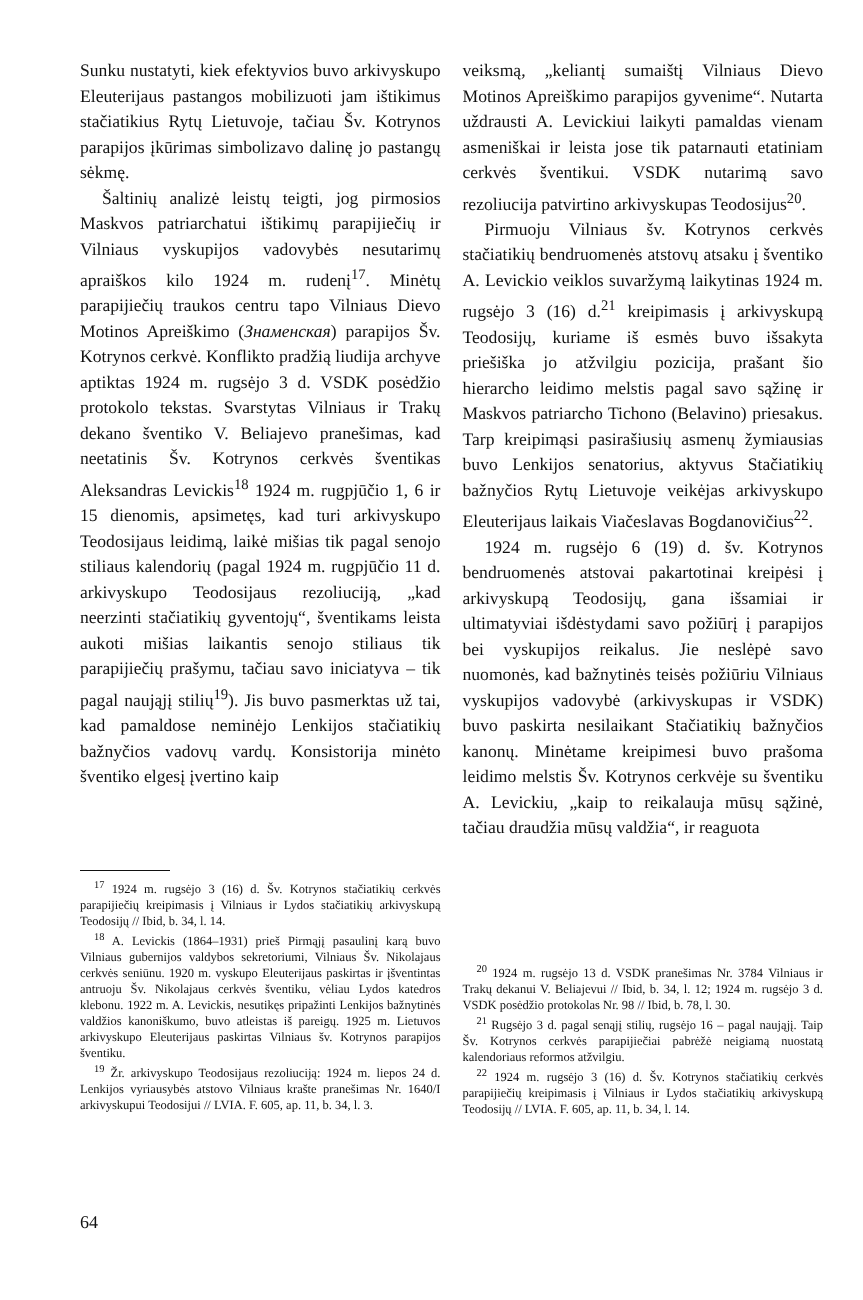Sunku nustatyti, kiek efektyvios buvo arkivyskupo Eleuterijaus pastangos mobilizuoti jam ištikimus stačiatikius Rytų Lietuvoje, tačiau Šv. Kotrynos parapijos įkūrimas simbolizavo dalinę jo pastangų sėkmę.
Šaltinių analizė leistų teigti, jog pirmosios Maskvos patriarchatui ištikimų parapijiečių ir Vilniaus vyskupijos vadovybės nesutarimų apraiškos kilo 1924 m. rudenį<sup>17</sup>. Minėtų parapijiečių traukos centru tapo Vilniaus Dievo Motinos Apreiškimo (Знаменская) parapijos Šv. Kotrynos cerkvė. Konflikto pradžią liudija archyve aptiktas 1924 m. rugsėjo 3 d. VSDK posėdžio protokolo tekstas. Svarstytas Vilniaus ir Trakų dekano šventiko V. Beliajevo pranešimas, kad neetatinis Šv. Kotrynos cerkvės šventikas Aleksandras Levickis<sup>18</sup> 1924 m. rugpjūčio 1, 6 ir 15 dienomis, apsimetęs, kad turi arkivyskupo Teodosijaus leidimą, laikė mišias tik pagal senojo stiliaus kalendorių (pagal 1924 m. rugpjūčio 11 d. arkivyskupo Teodosijaus rezoliuciją, „kad neerzinti stačiatikių gyventojų“, šventikams leista aukoti mišias laikantis senojo stiliaus tik parapijiečių prašymu, tačiau savo iniciatyva – tik pagal naująjį stilių<sup>19</sup>). Jis buvo pasmerktas už tai, kad pamaldose neminėjo Lenkijos stačiatikių bažnyčios vadovų vardų. Konsistorija minėto šventiko elgesį įvertino kaip
<sup>17</sup> 1924 m. rugsėjo 3 (16) d. Šv. Kotrynos stačiatikių cerkvės parapijiečių kreipimasis į Vilniaus ir Lydos stačiatikių arkivyskupą Teodosijų // Ibid, b. 34, l. 14.
<sup>18</sup> A. Levickis (1864–1931) prieš Pirmąjį pasaulinį karą buvo Vilniaus gubernijos valdybos sekretoriumi, Vilniaus Šv. Nikolajaus cerkvės seniūnu. 1920 m. vyskupo Eleuterijaus paskirtas ir įšventintas antruoju Šv. Nikolajaus cerkvės šventiku, vėliau Lydos katedros klebonu. 1922 m. A. Levickis, nesutikęs pripažinti Lenkijos bažnytinės valdžios kanoniškumo, buvo atleistas iš pareigų. 1925 m. Lietuvos arkivyskupo Eleuterijaus paskirtas Vilniaus šv. Kotrynos parapijos šventiku.
<sup>19</sup> Žr. arkivyskupo Teodosijaus rezoliuciją: 1924 m. liepos 24 d. Lenkijos vyriausybės atstovo Vilniaus krašte pranešimas Nr. 1640/I arkivyskupui Teodosijui // LVIA. F. 605, ap. 11, b. 34, l. 3.
veiksmą, „keliantį sumaištį Vilniaus Dievo Motinos Apreiškimo parapijos gyvenime“. Nutarta uždrausti A. Levickiui laikyti pamaldas vienam asmeniškai ir leista jose tik patarnauti etatiniam cerkvės šventikui. VSDK nutarimą savo rezoliucija patvirtino arkivyskupas Teodosijus<sup>20</sup>.
Pirmuoju Vilniaus šv. Kotrynos cerkvės stačiatikių bendruomenės atstovų atsaku į šventiko A. Levickio veiklos suvaržymą laikytinas 1924 m. rugsėjo 3 (16) d.<sup>21</sup> kreipimasis į arkivyskupą Teodosijų, kuriame iš esmės buvo išsakyta priešiška jo atžvilgiu pozicija, prašant šio hierarcho leidimo melstis pagal savo sąžinę ir Maskvos patriarcho Tichono (Belavino) priesakus. Tarp kreipimąsi pasirašiusių asmenų žymiausias buvo Lenkijos senatorius, aktyvus Stačiatikių bažnyčios Rytų Lietuvoje veikėjas arkivyskupo Eleuterijaus laikais Viačeslavas Bogdanovičius<sup>22</sup>.
1924 m. rugsėjo 6 (19) d. šv. Kotrynos bendruomenės atstovai pakartotinai kreipėsi į arkivyskupą Teodosijų, gana išsamiai ir ultimatyviai išdėstydami savo požiūrį į parapijos bei vyskupijos reikalus. Jie neslėpė savo nuomonės, kad bažnytinės teisės požiūriu Vilniaus vyskupijos vadovybė (arkivyskupas ir VSDK) buvo paskirta nesilaikant Stačiatikių bažnyčios kanonų. Minėtame kreipimesi buvo prašoma leidimo melstis Šv. Kotrynos cerkvėje su šventiku A. Levickiu, „kaip to reikalauja mūsų sąžinė, tačiau draudžia mūsų valdžia“, ir reaguota
<sup>20</sup> 1924 m. rugsėjo 13 d. VSDK pranešimas Nr. 3784 Vilniaus ir Trakų dekanui V. Beliajevui // Ibid, b. 34, l. 12; 1924 m. rugsėjo 3 d. VSDK posėdžio protokolas Nr. 98 // Ibid, b. 78, l. 30.
<sup>21</sup> Rugsėjo 3 d. pagal senąjį stilių, rugsėjo 16 – pagal naująjį. Taip Šv. Kotrynos cerkvės parapijiečiai pabrėžė neigiamą nuostatą kalendoriaus reformos atžvilgiu.
<sup>22</sup> 1924 m. rugsėjo 3 (16) d. Šv. Kotrynos stačiatikių cerkvės parapijiečių kreipimasis į Vilniaus ir Lydos stačiatikių arkivyskupą Teodosijų // LVIA. F. 605, ap. 11, b. 34, l. 14.
64